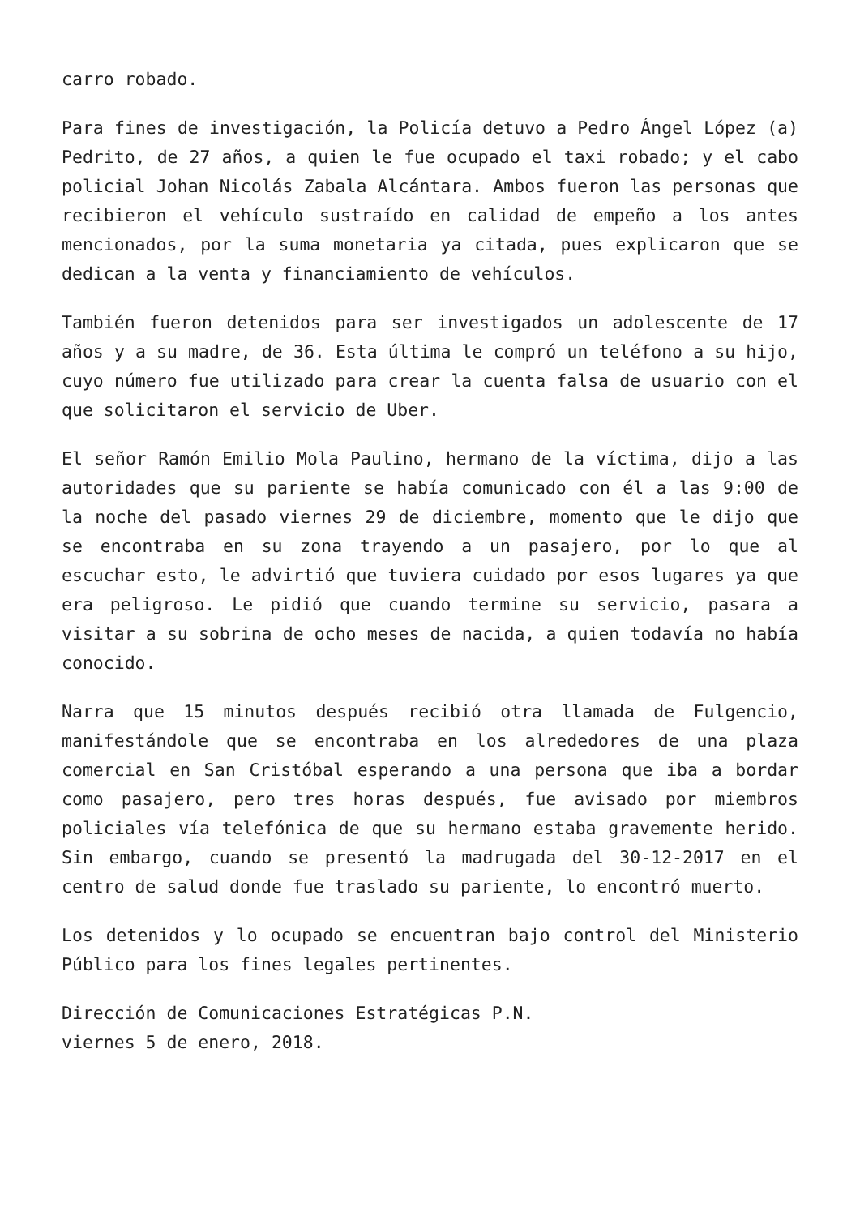carro robado.
Para fines de investigación, la Policía detuvo a Pedro Ángel López (a) Pedrito, de 27 años, a quien le fue ocupado el taxi robado; y el cabo policial Johan Nicolás Zabala Alcántara. Ambos fueron las personas que recibieron el vehículo sustraído en calidad de empeño a los antes mencionados, por la suma monetaria ya citada, pues explicaron que se dedican a la venta y financiamiento de vehículos.
También fueron detenidos para ser investigados un adolescente de 17 años y a su madre, de 36. Esta última le compró un teléfono a su hijo, cuyo número fue utilizado para crear la cuenta falsa de usuario con el que solicitaron el servicio de Uber.
El señor Ramón Emilio Mola Paulino, hermano de la víctima, dijo a las autoridades que su pariente se había comunicado con él a las 9:00 de la noche del pasado viernes 29 de diciembre, momento que le dijo que se encontraba en su zona trayendo a un pasajero, por lo que al escuchar esto, le advirtió que tuviera cuidado por esos lugares ya que era peligroso. Le pidió que cuando termine su servicio, pasara a visitar a su sobrina de ocho meses de nacida, a quien todavía no había conocido.
Narra que 15 minutos después recibió otra llamada de Fulgencio, manifestándole que se encontraba en los alrededores de una plaza comercial en San Cristóbal esperando a una persona que iba a bordar como pasajero, pero tres horas después, fue avisado por miembros policiales vía telefónica de que su hermano estaba gravemente herido. Sin embargo, cuando se presentó la madrugada del 30-12-2017 en el centro de salud donde fue traslado su pariente, lo encontró muerto.
Los detenidos y lo ocupado se encuentran bajo control del Ministerio Público para los fines legales pertinentes.
Dirección de Comunicaciones Estratégicas P.N.
viernes 5 de enero, 2018.